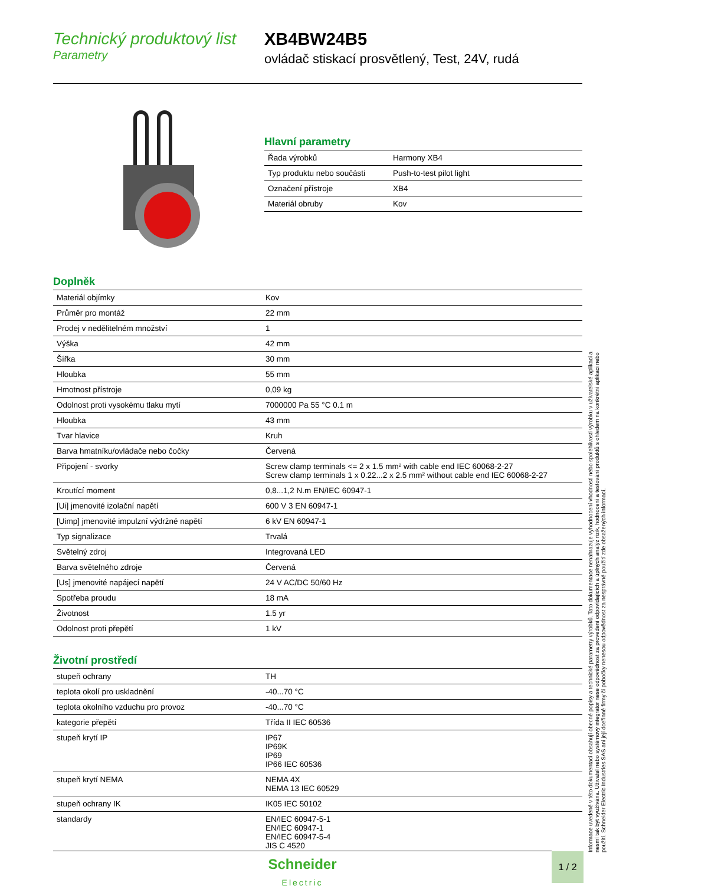Technický produktový list
Parametry
XB4BW24B5
ovládač stiskací prosvětlený, Test, 24V, rudá
Hlavní parametry
| Řada výrobků | Harmony XB4 |
| Typ produktu nebo součásti | Push-to-test pilot light |
| Označení přístroje | XB4 |
| Materiál obruby | Kov |
Doplněk
| Materiál objímky | Kov |
| Průměr pro montáž | 22 mm |
| Prodej v nedělitelném množství | 1 |
| Výška | 42 mm |
| Šířka | 30 mm |
| Hloubka | 55 mm |
| Hmotnost přístroje | 0,09 kg |
| Odolnost proti vysokému tlaku mytí | 7000000 Pa 55 °C 0.1 m |
| Hloubka | 43 mm |
| Tvar hlavice | Kruh |
| Barva hmatníku/ovládače nebo čočky | Červená |
| Připojení - svorky | Screw clamp terminals <= 2 x 1.5 mm² with cable end IEC 60068-2-27 Screw clamp terminals 1 x 0.22...2 x 2.5 mm² without cable end IEC 60068-2-27 |
| Kroutící moment | 0,8...1,2 N.m EN/IEC 60947-1 |
| [Ui] jmenovité izolační napětí | 600 V 3 EN 60947-1 |
| [Uimp] jmenovité impulzní výdržné napětí | 6 kV EN 60947-1 |
| Typ signalizace | Trvalá |
| Světelný zdroj | Integrovaná LED |
| Barva světelného zdroje | Červená |
| [Us] jmenovité napájecí napětí | 24 V AC/DC 50/60 Hz |
| Spotřeba proudu | 18 mA |
| Životnost | 1.5 yr |
| Odolnost proti přepětí | 1 kV |
Životní prostředí
| stupeň ochrany | TH |
| teplota okolí pro uskladnění | -40...70 °C |
| teplota okolního vzduchu pro provoz | -40...70 °C |
| kategorie přepětí | Třída II IEC 60536 |
| stupeň krytí IP | IP67 IP69K IP69 IP66 IEC 60536 |
| stupeň krytí NEMA | NEMA 4X NEMA 13 IEC 60529 |
| stupeň ochrany IK | IK05 IEC 50102 |
| standardy | EN/IEC 60947-5-1 EN/IEC 60947-1 EN/IEC 60947-5-4 JIS C 4520 |
Informace uvedené v této dokumentaci obsahují obecné popisy a technické parametry výrobků. Tato dokumentace nenahrazuje vyhodnocení vhodnosti nebo spolehlivosti výrobku v uživatelské aplikaci a nesmí tak být využívána. Uživatel nebo systémový integrátor nese odpovědnost za provedení odpovídajících a úplných analýz rizik, hodnocení a testování produktů s ohledem na konkrétní aplikaci nebo použití. Schneider Electric Industries SAS ani její dceřinné firmy či pobočky nenesou odpovědnost za nesprávné použití zde obsažených informací.
Schneider
Electric
1 / 2